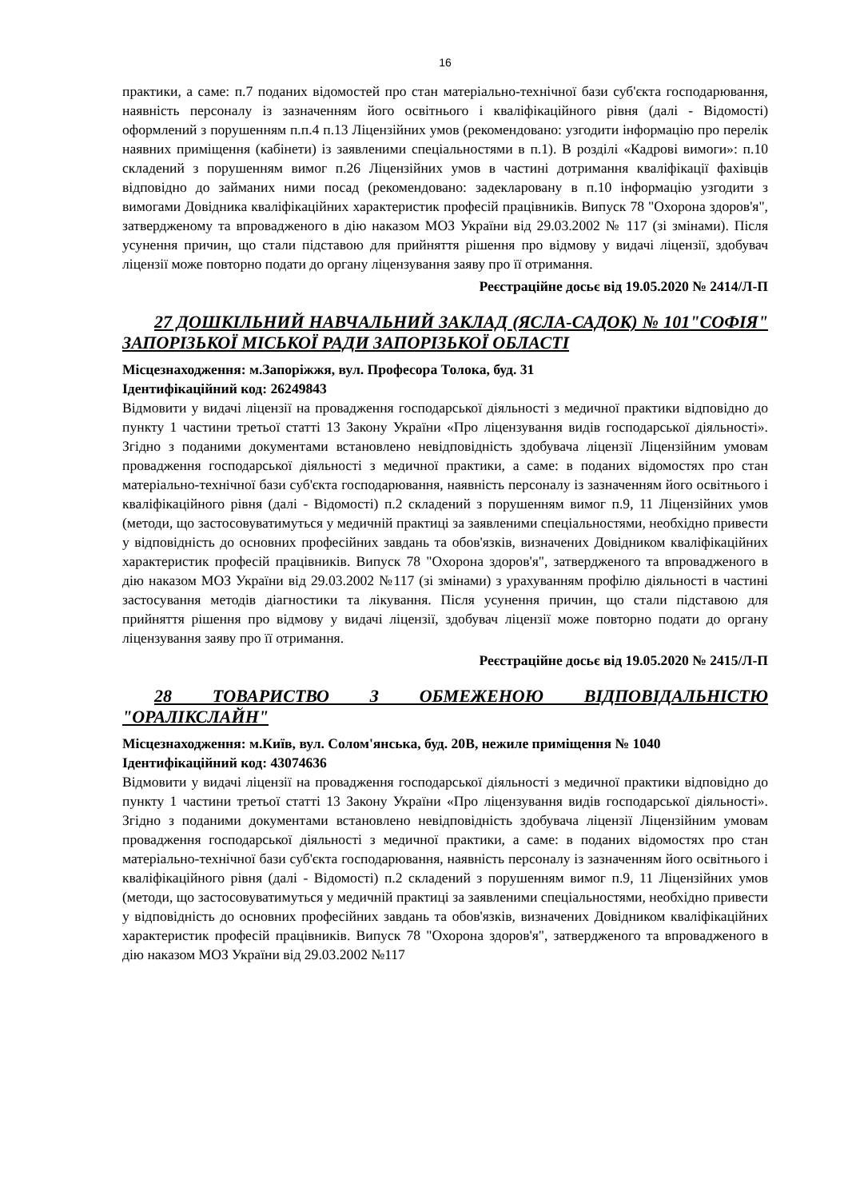16
практики, а саме: п.7 поданих відомостей про стан матеріально-технічної бази суб'єкта господарювання, наявність персоналу із зазначенням його освітнього і кваліфікаційного рівня (далі - Відомості) оформлений з порушенням п.п.4 п.13 Ліцензійних умов (рекомендовано: узгодити інформацію про перелік наявних приміщення (кабінети) із заявленими спеціальностями в п.1). В розділі «Кадрові вимоги»: п.10 складений з порушенням вимог п.26 Ліцензійних умов в частині дотримання кваліфікації фахівців відповідно до займаних ними посад (рекомендовано: задекларовану в п.10 інформацію узгодити з вимогами Довідника кваліфікаційних характеристик професій працівників. Випуск 78 "Охорона здоров'я", затвердженому та впровадженого в дію наказом МОЗ України від 29.03.2002 № 117 (зі змінами). Після усунення причин, що стали підставою для прийняття рішення про відмову у видачі ліцензії, здобувач ліцензії може повторно подати до органу ліцензування заяву про її отримання.
Реєстраційне досьє від 19.05.2020 № 2414/Л-П
27 ДОШКІЛЬНИЙ НАВЧАЛЬНИЙ ЗАКЛАД (ЯСЛА-САДОК) № 101"СОФІЯ" ЗАПОРІЗЬКОЇ МІСЬКОЇ РАДИ ЗАПОРІЗЬКОЇ ОБЛАСТІ
Місцезнаходження: м.Запоріжжя, вул. Професора Толока, буд. 31
Ідентифікаційний код: 26249843
Відмовити у видачі ліцензії на провадження господарської діяльності з медичної практики відповідно до пункту 1 частини третьої статті 13 Закону України «Про ліцензування видів господарської діяльності». Згідно з поданими документами встановлено невідповідність здобувача ліцензії Ліцензійним умовам провадження господарської діяльності з медичної практики, а саме: в поданих відомостях про стан матеріально-технічної бази суб'єкта господарювання, наявність персоналу із зазначенням його освітнього і кваліфікаційного рівня (далі - Відомості) п.2 складений з порушенням вимог п.9, 11 Ліцензійних умов (методи, що застосовуватимуться у медичній практиці за заявленими спеціальностями, необхідно привести у відповідність до основних професійних завдань та обов'язків, визначених Довідником кваліфікаційних характеристик професій працівників. Випуск 78 "Охорона здоров'я", затвердженого та впровадженого в дію наказом МОЗ України від 29.03.2002 №117 (зі змінами) з урахуванням профілю діяльності в частині застосування методів діагностики та лікування. Після усунення причин, що стали підставою для прийняття рішення про відмову у видачі ліцензії, здобувач ліцензії може повторно подати до органу ліцензування заяву про її отримання.
Реєстраційне досьє від 19.05.2020 № 2415/Л-П
28 ТОВАРИСТВО З ОБМЕЖЕНОЮ ВІДПОВІДАЛЬНІСТЮ "ОРАЛІКСЛАЙН"
Місцезнаходження: м.Київ, вул. Солом'янська, буд. 20В, нежиле приміщення № 1040
Ідентифікаційний код: 43074636
Відмовити у видачі ліцензії на провадження господарської діяльності з медичної практики відповідно до пункту 1 частини третьої статті 13 Закону України «Про ліцензування видів господарської діяльності». Згідно з поданими документами встановлено невідповідність здобувача ліцензії Ліцензійним умовам провадження господарської діяльності з медичної практики, а саме: в поданих відомостях про стан матеріально-технічної бази суб'єкта господарювання, наявність персоналу із зазначенням його освітнього і кваліфікаційного рівня (далі - Відомості) п.2 складений з порушенням вимог п.9, 11 Ліцензійних умов (методи, що застосовуватимуться у медичній практиці за заявленими спеціальностями, необхідно привести у відповідність до основних професійних завдань та обов'язків, визначених Довідником кваліфікаційних характеристик професій працівників. Випуск 78 "Охорона здоров'я", затвердженого та впровадженого в дію наказом МОЗ України від 29.03.2002 №117